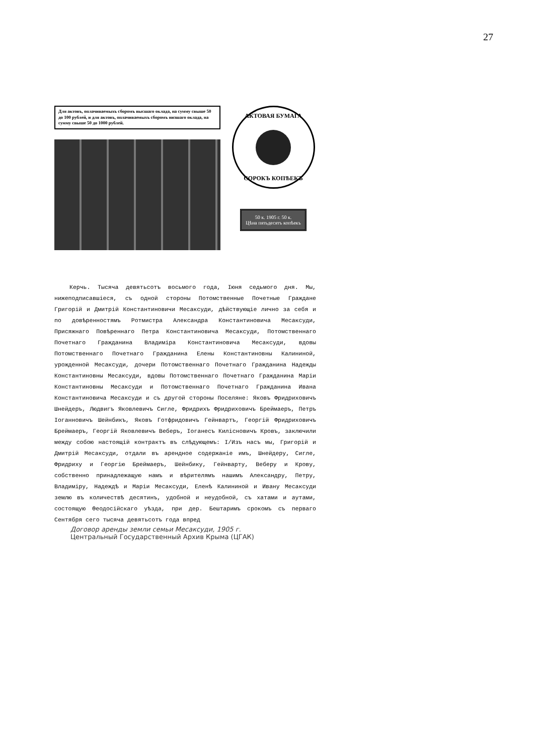27
Для актовъ, оплачиваемыхъ сборомъ высшаго оклада, на сумму свыше 50 до 100 рублей, и для актовъ, оплачиваемыхъ сборомъ низшаго оклада, на сумму свыше 50 до 1000 рублей.
АКТОВАЯ БУМАГА
СОРОКЪ КОПѢЕКЪ
50 к. 1905 г. 50 к.
Цѣна пятьдесятъ копѣекъ
Керчь. Тысяча девятьсотъ восьмого года, Іюня седьмого дня. Мы, нижеподписавшіеся, съ одной стороны Потомственные Почетные Граждане Григорій и Дмитрій Константиновичи Месаксуди, дѣйствующіе лично за себя и по довѣренностямъ Ротмистра Александра Константиновича Месаксуди, Присяжнаго Повѣреннаго Петра Константиновича Месаксуди, Потомственнаго Почетнаго Гражданина Владиміра Константиновича Месаксуди, вдовы Потомственнаго Почетнаго Гражданина Елены Константиновны Калининой, урожденной Месаксуди, дочери Потомственнаго Почетнаго Гражданина Надежды Константиновны Месаксуди, вдовы Потомственнаго Почетнаго Гражданина Маріи Константиновны Месаксуди и Потомственнаго Почетнаго Гражданина Ивана Константиновича Месаксуди и съ другой стороны Поселяне: Яковъ Фридриховичъ Шнейдеръ, Людвигъ Яковлевичъ Сигле, Фридрихъ Фридриховичъ Бреймаеръ, Петръ Іоганновичъ Шейнбикъ, Яковъ Готфридовичъ Гейнвартъ, Георгій Фридриховичъ Бреймаеръ, Георгій Яковлевичъ Веберъ, Іоганесъ Килісновичъ Кровъ, заключили между собою настоящій контрактъ въ слѣдующемъ: I/Изъ насъ мы, Григорій и Дмитрій Месаксуди, отдали въ арендное содержаніе имъ, Шнейдеру, Сигле, Фридриху и Георгію Бреймаеръ, Шейнбику, Гейнварту, Веберу и Крову, собственно принадлежащую намъ и вѣрителямъ нашимъ Александру, Петру, Владиміру, Надеждѣ и Маріи Месаксуди, Еленѣ Калининой и Ивану Месаксуди землю въ количествѣ десятинъ, удобной и неудобной, съ хатами и аутами, состоящую Ѳеодосійскаго уѣзда, при дер. Бештаримъ срокомъ съ перваго Сентября сего тысяча девятьсотъ года впред
Договор аренды земли семьи Месаксуди, 1905 г.
Центральный Государственный Архив Крыма (ЦГАК)